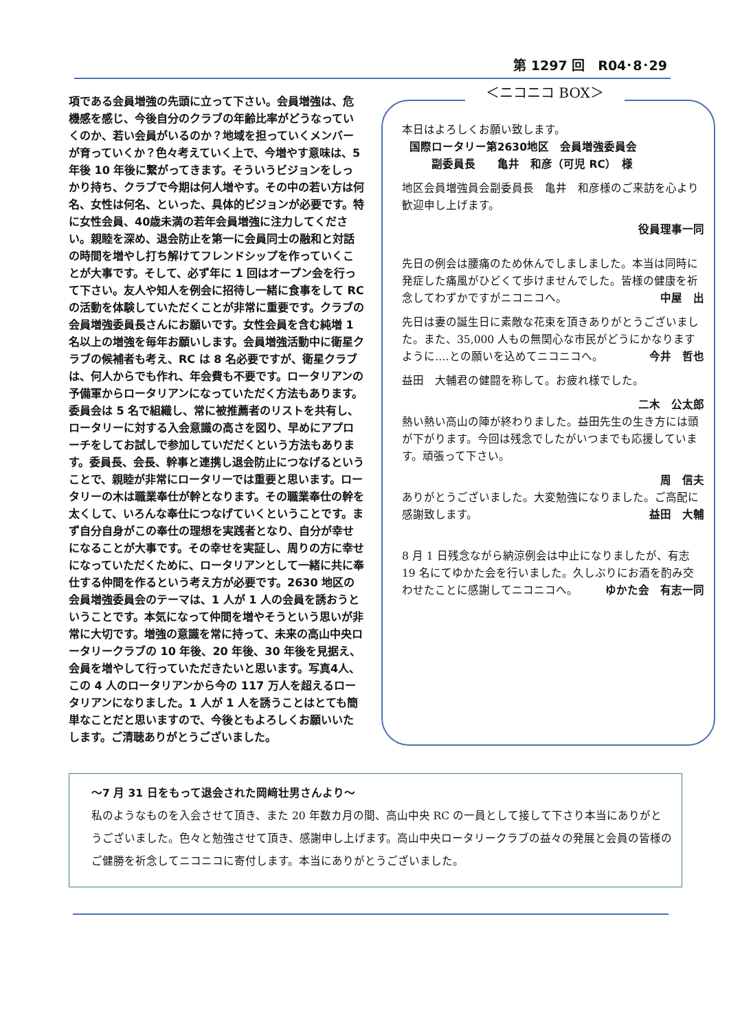第 1297 回　R04･8･29
項である会員増強の先頭に立って下さい。会員増強は、危機感を感じ、今後自分のクラブの年齢比率がどうなっていくのか、若い会員がいるのか？地域を担っていくメンバーが育っていくか？色々考えていく上で、今増やす意味は、5 年後 10 年後に繋がってきます。そういうビジョンをしっかり持ち、クラブで今期は何人増やす。その中の若い方は何名、女性は何名、といった、具体的ビジョンが必要です。特に女性会員、40歳未満の若年会員増強に注力してください。親睦を深め、退会防止を第一に会員同士の融和と対話の時間を増やし打ち解けてフレンドシップを作っていくことが大事です。そして、必ず年に 1 回はオープン会を行って下さい。友人や知人を例会に招待し一緒に食事をして RC の活動を体験していただくことが非常に重要です。クラブの会員増強委員長さんにお願いです。女性会員を含む純増 1 名以上の増強を毎年お願いします。会員増強活動中に衛星クラブの候補者も考え、RC は 8 名必要ですが、衛星クラブは、何人からでも作れ、年会費も不要です。ロータリアンの予備軍からロータリアンになっていただく方法もあります。委員会は 5 名で組織し、常に被推薦者のリストを共有し、ロータリーに対する入会意識の高さを図り、早めにアプローチをしてお試しで参加していだだくという方法もあります。委員長、会長、幹事と連携し退会防止につなげるということで、親睦が非常にロータリーでは重要と思います。ロータリーの木は職業奉仕が幹となります。その職業奉仕の幹を太くして、いろんな奉仕につなげていくということです。まず自分自身がこの奉仕の理想を実践者となり、自分が幸せになることが大事です。その幸せを実証し、周りの方に幸せになっていただくために、ロータリアンとして一緒に共に奉仕する仲間を作るという考え方が必要です。2630 地区の会員増強委員会のテーマは、1 人が 1 人の会員を誘おうということです。本気になって仲間を増やそうという思いが非常に大切です。増強の意識を常に持って、未来の高山中央ロータリークラブの 10 年後、20 年後、30 年後を見据え、会員を増やして行っていただきたいと思います。写真4人、この 4 人のロータリアンから今の 117 万人を超えるロータリアンになりました。1 人が 1 人を誘うことはとても簡単なことだと思いますので、今後ともよろしくお願いいたします。ご清聴ありがとうございました。
＜ニコニコ BOX＞
本日はよろしくお願い致します。
国際ロータリー第2630地区　会員増強委員会
副委員長　　亀井　和彦（可児 RC）　様
地区会員増強員会副委員長　亀井　和彦様のご来訪を心より歓迎申し上げます。
役員理事一同
先日の例会は腰痛のため休んでしましました。本当は同時に発症した痛風がひどくて歩けませんでした。皆様の健康を祈念してわずかですがニコニコへ。 中屋　出
先日は妻の誕生日に素敵な花束を頂きありがとうございました。また、35,000 人もの無関心な市民がどうにかなりますように‥‥との願いを込めてニコニコへ。 今井　哲也
益田　大輔君の健闘を称して。お疲れ様でした。
二木　公太郎
熱い熱い高山の陣が終わりました。益田先生の生き方には頭が下がります。今回は残念でしたがいつまでも応援しています。頑張って下さい。
周　信夫
ありがとうございました。大変勉強になりました。ご高配に感謝致します。 益田　大輔
8 月 1 日残念ながら納涼例会は中止になりましたが、有志 19 名にてゆかた会を行いました。久しぶりにお酒を酌み交わせたことに感謝してニコニコへ。 ゆかた会　有志一同
～7 月 31 日をもって退会された岡﨑壮男さんより～
私のようなものを入会させて頂き、また 20 年数カ月の間、高山中央 RC の一員として接して下さり本当にありがとうございました。色々と勉強させて頂き、感謝申し上げます。高山中央ロータリークラブの益々の発展と会員の皆様のご健勝を祈念してニコニコに寄付します。本当にありがとうございました。